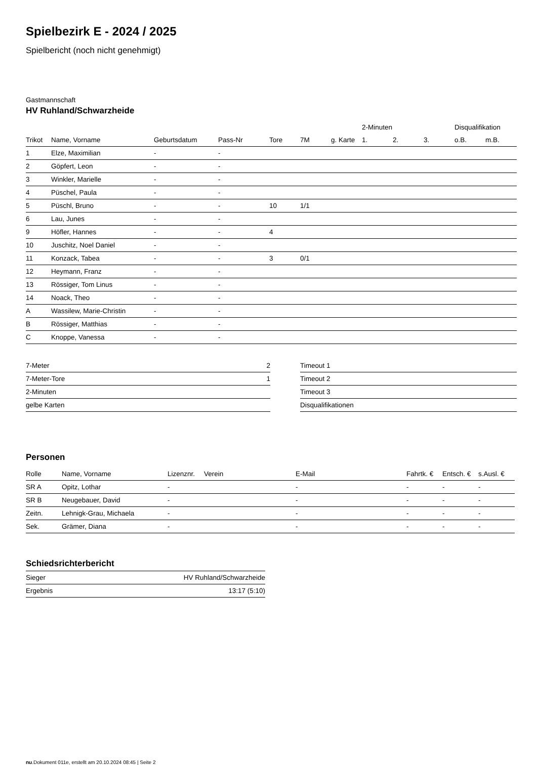Spielbezirk E - 2024 / 2025
Spielbericht (noch nicht genehmigt)
Gastmannschaft
HV Ruhland/Schwarzheide
| | | | | | | | | 2-Minuten | | | Disqualifikation | |
| --- | --- | --- | --- | --- | --- | --- | --- | --- | --- | --- | --- | --- |
| Trikot | Name, Vorname | Geburtsdatum | Pass-Nr | Tore | 7M | g. Karte | | 1. | 2. | 3. | o.B. | m.B. |
| 1 | Elze, Maximilian | - | - | | | | | | | | | |
| 2 | Göpfert, Leon | - | - | | | | | | | | | |
| 3 | Winkler, Marielle | - | - | | | | | | | | | |
| 4 | Püschel, Paula | - | - | | | | | | | | | |
| 5 | Püschl, Bruno | - | - | 10 | 1/1 | | | | | | | |
| 6 | Lau, Junes | - | - | | | | | | | | | |
| 9 | Höfler, Hannes | - | - | 4 | | | | | | | | |
| 10 | Juschitz, Noel Daniel | - | - | | | | | | | | | |
| 11 | Konzack, Tabea | - | - | 3 | 0/1 | | | | | | | |
| 12 | Heymann, Franz | - | - | | | | | | | | | |
| 13 | Rössiger, Tom Linus | - | - | | | | | | | | | |
| 14 | Noack, Theo | - | - | | | | | | | | | |
| A | Wassilew, Marie-Christin | - | - | | | | | | | | | |
| B | Rössiger, Matthias | - | - | | | | | | | | | |
| C | Knoppe, Vanessa | - | - | | | | | | | | | |
| 7-Meter | 2 |
| 7-Meter-Tore | 1 |
| 2-Minuten | |
| gelbe Karten | |
| Timeout 1 |
| Timeout 2 |
| Timeout 3 |
| Disqualifikationen |
Personen
| Rolle | Name, Vorname | Lizenznr. | Verein | E-Mail | Fahrtk. € | Entsch. € | s.Ausl. € |
| --- | --- | --- | --- | --- | --- | --- | --- |
| SR A | Opitz, Lothar | - | | - | - | - | - |
| SR B | Neugebauer, David | - | | - | - | - | - |
| Zeitn. | Lehnigk-Grau, Michaela | - | | - | - | - | - |
| Sek. | Grämer, Diana | - | | - | - | - | - |
Schiedsrichterbericht
| Sieger | HV Ruhland/Schwarzheide |
| Ergebnis | 13:17 (5:10) |
nu.Dokument 011e, erstellt am 20.10.2024 08:45 | Seite 2